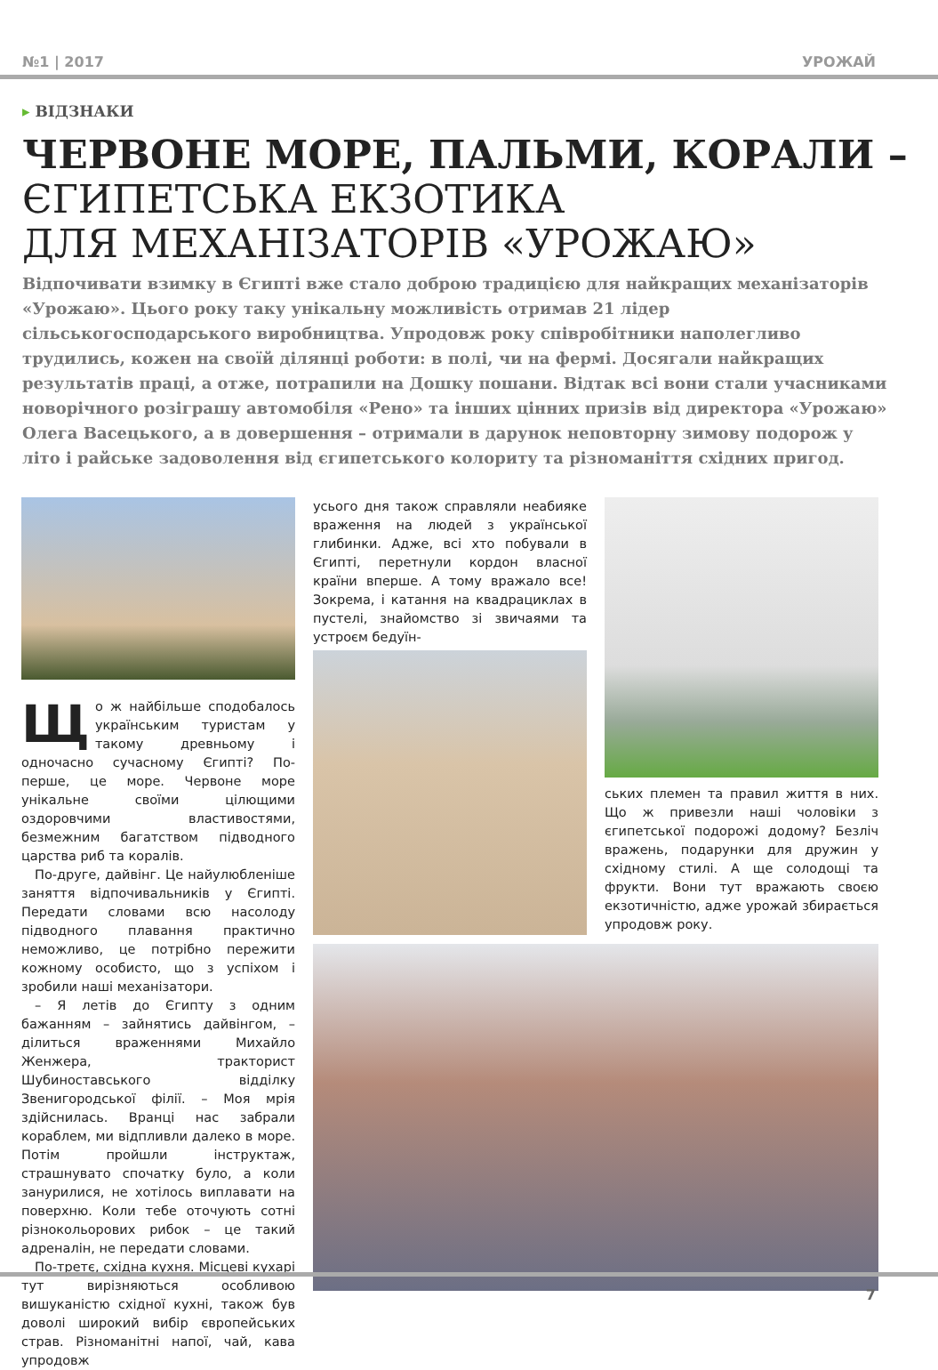№1 | 2017 УРОЖАЙ
▸ ВІДЗНАКИ
ЧЕРВОНЕ МОРЕ, ПАЛЬМИ, КОРАЛИ –
ЄГИПЕТСЬКА ЕКЗОТИКА
ДЛЯ МЕХАНІЗАТОРІВ «УРОЖАЮ»
Відпочивати взимку в Єгипті вже стало доброю традицією для найкращих механізаторів «Урожаю». Цього року таку унікальну можливість отримав 21 лідер сільськогосподарського виробництва. Упродовж року співробітники наполегливо трудились, кожен на своїй ділянці роботи: в полі, чи на фермі. Досягали найкращих результатів праці, а отже, потрапили на Дошку пошани. Відтак всі вони стали учасниками новорічного розіграшу автомобіля «Рено» та інших цінних призів від директора «Урожаю» Олега Васецького, а в довершення – отримали в дарунок неповторну зимову подорож у літо і райське задоволення від єгипетського колориту та різноманіття східних пригод.
Що ж найбільше сподобалось українським туристам у такому древньому і одночасно сучасному Єгипті? По-перше, це море. Червоне море унікальне своїми цілющими оздоровчими властивостями, безмежним багатством підводного царства риб та коралів.
По-друге, дайвінг. Це найулюбленіше заняття відпочивальників у Єгипті. Передати словами всю насолоду підводного плавання практично неможливо, це потрібно пережити кожному особисто, що з успіхом і зробили наші механізатори.
– Я летів до Єгипту з одним бажанням – зайнятись дайвінгом, – ділиться враженнями Михайло Женжера, тракторист Шубиноставського відділку Звенигородської філії. – Моя мрія здійснилась. Вранці нас забрали кораблем, ми відпливли далеко в море. Потім пройшли інструктаж, страшнувато спочатку було, а коли занурилися, не хотілось виплавати на поверхню. Коли тебе оточують сотні різнокольорових рибок – це такий адреналін, не передати словами.
По-третє, східна кухня. Місцеві кухарі тут вирізняються особливою вишуканістю східної кухні, також був доволі широкий вибір європейських страв. Різноманітні напої, чай, кава упродовж
усього дня також справляли неабияке враження на людей з української глибинки. Адже, всі хто побували в Єгипті, перетнули кордон власної країни вперше. А тому вражало все! Зокрема, і катання на квадрациклах в пустелі, знайомство зі звичаями та устроєм бедуїн-
ських племен та правил життя в них. Що ж привезли наші чоловіки з єгипетської подорожі додому? Безліч вражень, подарунки для дружин у східному стилі. А ще солодощі та фрукти. Вони тут вражають своєю екзотичністю, адже урожай збирається упродовж року.
7